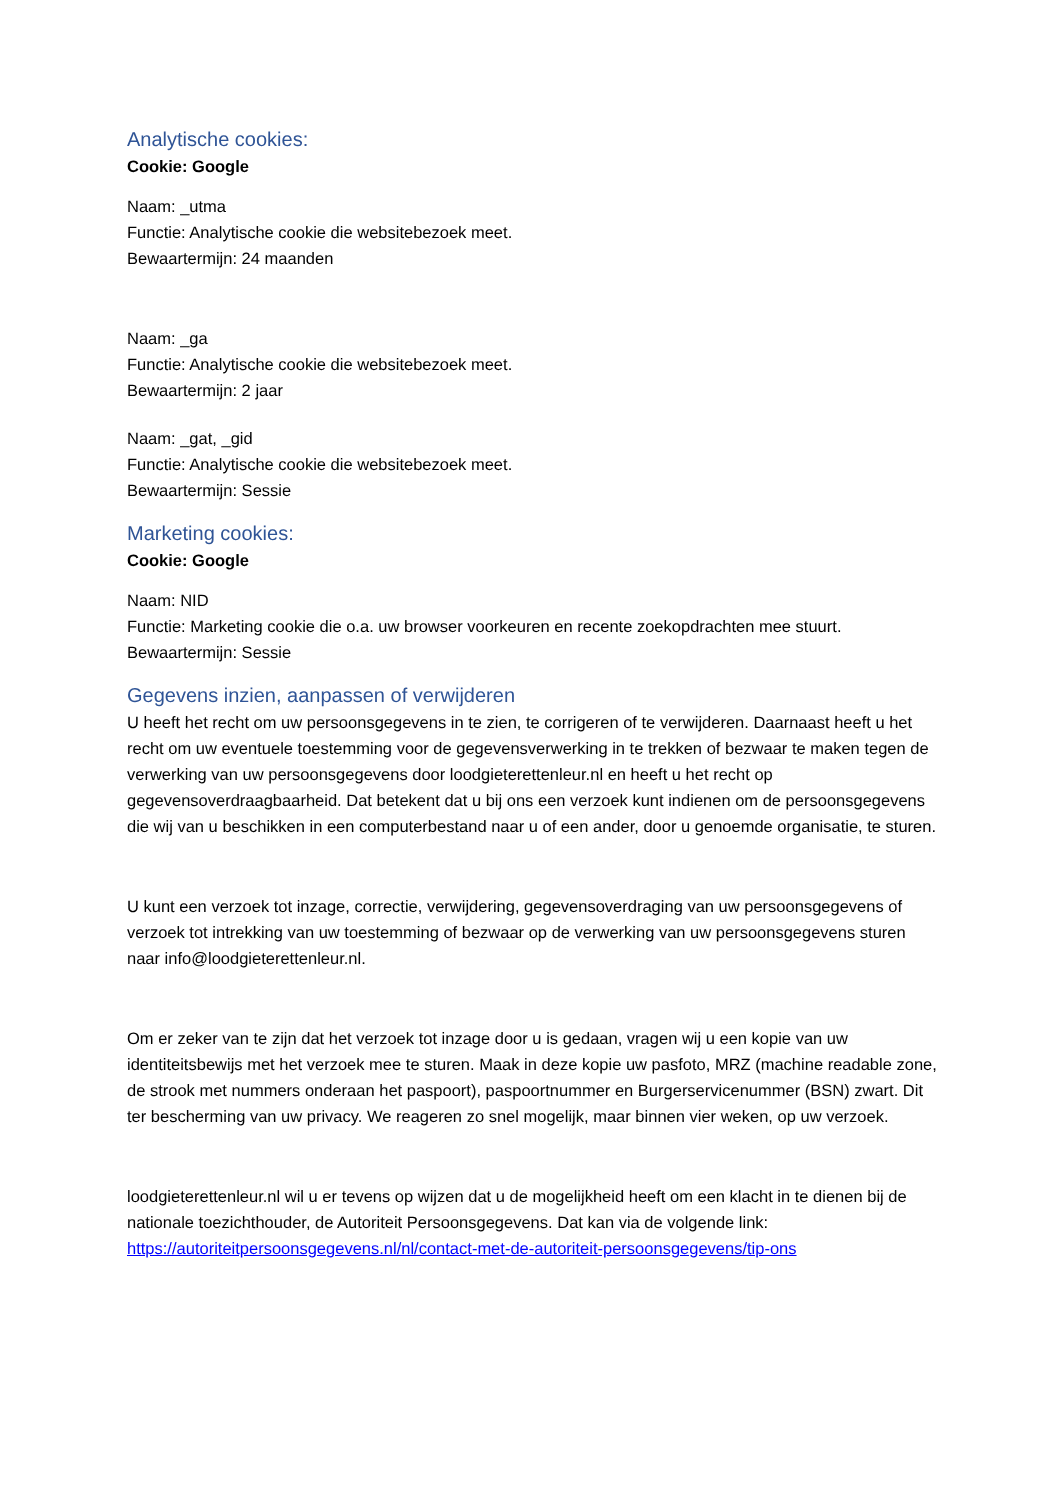Analytische cookies:
Cookie: Google
Naam: _utma
Functie: Analytische cookie die websitebezoek meet.
Bewaartermijn: 24 maanden
Naam: _ga
Functie: Analytische cookie die websitebezoek meet.
Bewaartermijn: 2 jaar
Naam: _gat, _gid
Functie: Analytische cookie die websitebezoek meet.
Bewaartermijn: Sessie
Marketing cookies:
Cookie: Google
Naam: NID
Functie: Marketing cookie die o.a. uw browser voorkeuren en recente zoekopdrachten mee stuurt.
Bewaartermijn: Sessie
Gegevens inzien, aanpassen of verwijderen
U heeft het recht om uw persoonsgegevens in te zien, te corrigeren of te verwijderen. Daarnaast heeft u het recht om uw eventuele toestemming voor de gegevensverwerking in te trekken of bezwaar te maken tegen de verwerking van uw persoonsgegevens door loodgieterettenleur.nl en heeft u het recht op gegevensoverdraagbaarheid. Dat betekent dat u bij ons een verzoek kunt indienen om de persoonsgegevens die wij van u beschikken in een computerbestand naar u of een ander, door u genoemde organisatie, te sturen.
U kunt een verzoek tot inzage, correctie, verwijdering, gegevensoverdraging van uw persoonsgegevens of verzoek tot intrekking van uw toestemming of bezwaar op de verwerking van uw persoonsgegevens sturen naar info@loodgieterettenleur.nl.
Om er zeker van te zijn dat het verzoek tot inzage door u is gedaan, vragen wij u een kopie van uw identiteitsbewijs met het verzoek mee te sturen. Maak in deze kopie uw pasfoto, MRZ (machine readable zone, de strook met nummers onderaan het paspoort), paspoortnummer en Burgerservicenummer (BSN) zwart. Dit ter bescherming van uw privacy. We reageren zo snel mogelijk, maar binnen vier weken, op uw verzoek.
loodgieterettenleur.nl wil u er tevens op wijzen dat u de mogelijkheid heeft om een klacht in te dienen bij de nationale toezichthouder, de Autoriteit Persoonsgegevens. Dat kan via de volgende link: https://autoriteitpersoonsgegevens.nl/nl/contact-met-de-autoriteit-persoonsgegevens/tip-ons